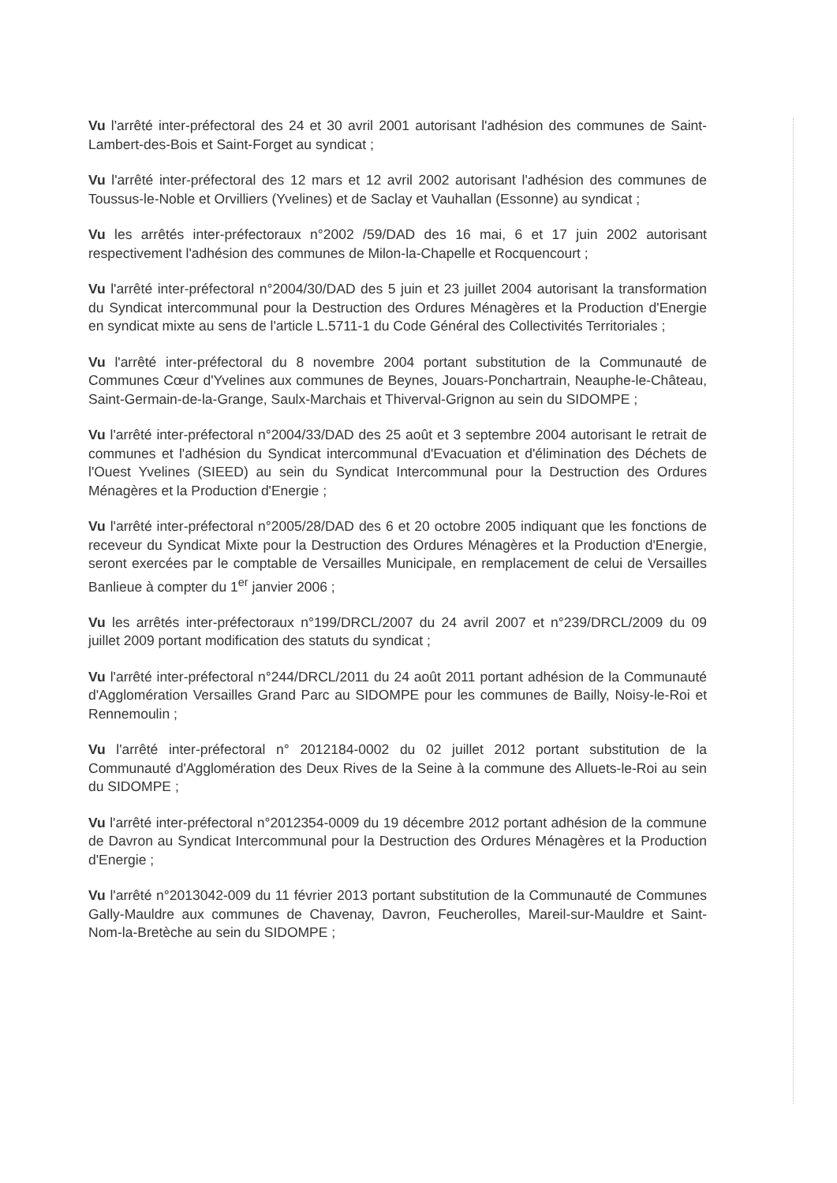Vu l'arrêté inter-préfectoral des 24 et 30 avril 2001 autorisant l'adhésion des communes de Saint-Lambert-des-Bois et Saint-Forget au syndicat ;
Vu l'arrêté inter-préfectoral des 12 mars et 12 avril 2002 autorisant l'adhésion des communes de Toussus-le-Noble et Orvilliers (Yvelines) et de Saclay et Vauhallan (Essonne) au syndicat ;
Vu les arrêtés inter-préfectoraux n°2002 /59/DAD des 16 mai, 6 et 17 juin 2002 autorisant respectivement l'adhésion des communes de Milon-la-Chapelle et Rocquencourt ;
Vu l'arrêté inter-préfectoral n°2004/30/DAD des 5 juin et 23 juillet 2004 autorisant la transformation du Syndicat intercommunal pour la Destruction des Ordures Ménagères et la Production d'Energie en syndicat mixte au sens de l'article L.5711-1 du Code Général des Collectivités Territoriales ;
Vu l'arrêté inter-préfectoral du 8 novembre 2004 portant substitution de la Communauté de Communes Cœur d'Yvelines aux communes de Beynes, Jouars-Ponchartrain, Neauphe-le-Château, Saint-Germain-de-la-Grange, Saulx-Marchais et Thiverval-Grignon au sein du SIDOMPE ;
Vu l'arrêté inter-préfectoral n°2004/33/DAD des 25 août et 3 septembre 2004 autorisant le retrait de communes et l'adhésion du Syndicat intercommunal d'Evacuation et d'élimination des Déchets de l'Ouest Yvelines (SIEED) au sein du Syndicat Intercommunal pour la Destruction des Ordures Ménagères et la Production d'Energie ;
Vu l'arrêté inter-préfectoral n°2005/28/DAD des 6 et 20 octobre 2005 indiquant que les fonctions de receveur du Syndicat Mixte pour la Destruction des Ordures Ménagères et la Production d'Energie, seront exercées par le comptable de Versailles Municipale, en remplacement de celui de Versailles Banlieue à compter du 1<sup>er</sup> janvier 2006 ;
Vu les arrêtés inter-préfectoraux n°199/DRCL/2007 du 24 avril 2007 et n°239/DRCL/2009 du 09 juillet 2009 portant modification des statuts du syndicat ;
Vu l'arrêté inter-préfectoral n°244/DRCL/2011 du 24 août 2011 portant adhésion de la Communauté d'Agglomération Versailles Grand Parc au SIDOMPE pour les communes de Bailly, Noisy-le-Roi et Rennemoulin ;
Vu l'arrêté inter-préfectoral n° 2012184-0002 du 02 juillet 2012 portant substitution de la Communauté d'Agglomération des Deux Rives de la Seine à la commune des Alluets-le-Roi au sein du SIDOMPE ;
Vu l'arrêté inter-préfectoral n°2012354-0009 du 19 décembre 2012 portant adhésion de la commune de Davron au Syndicat Intercommunal pour la Destruction des Ordures Ménagères et la Production d'Energie ;
Vu l'arrêté n°2013042-009 du 11 février 2013 portant substitution de la Communauté de Communes Gally-Mauldre aux communes de Chavenay, Davron, Feucherolles, Mareil-sur-Mauldre et Saint-Nom-la-Bretèche au sein du SIDOMPE ;